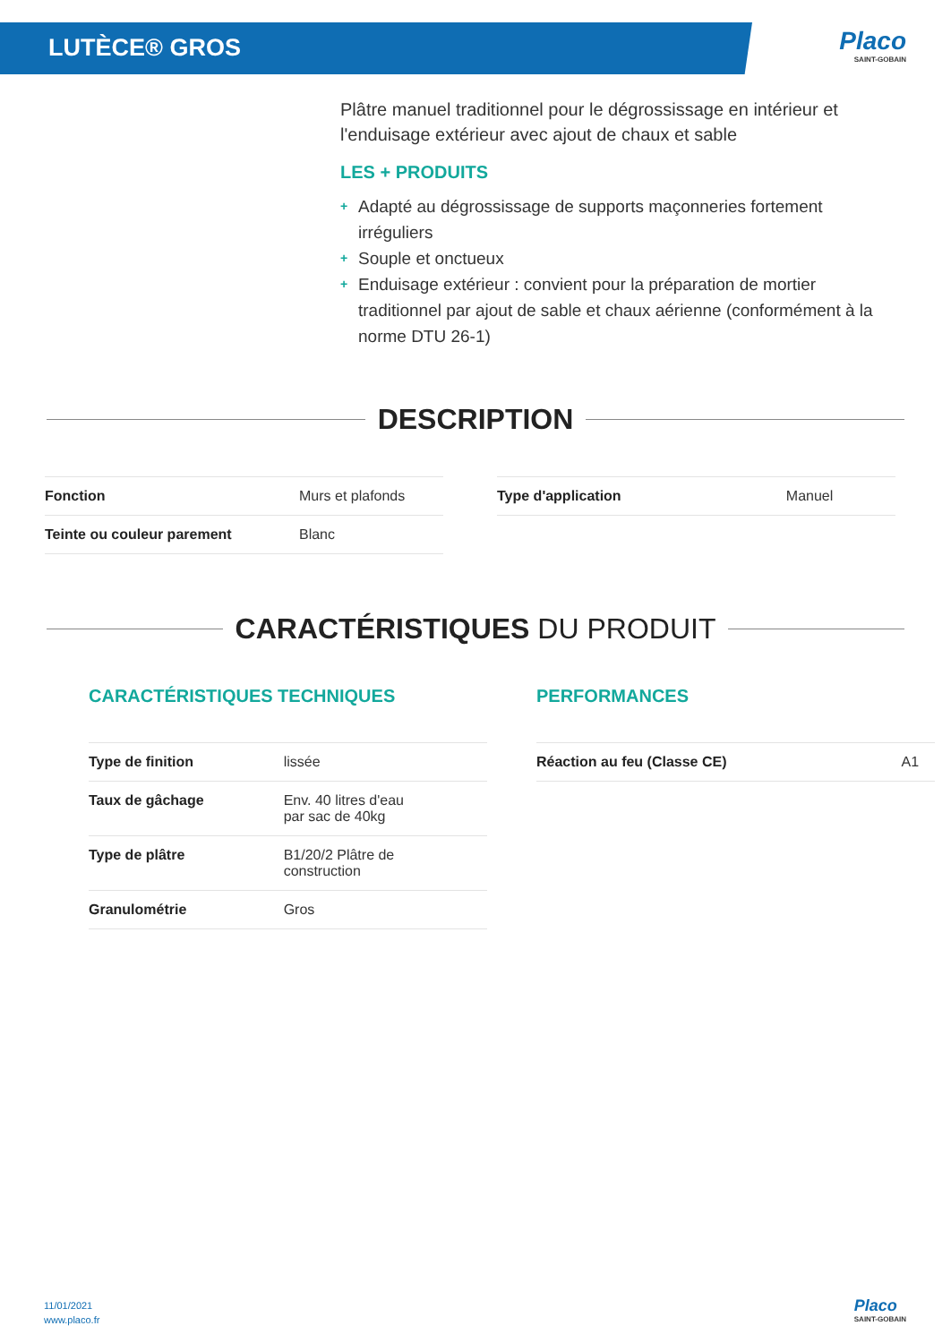LUTÈCE® GROS
Placo
SAINT-GOBAIN
Plâtre manuel traditionnel pour le dégrossissage en intérieur et l'enduisage extérieur avec ajout de chaux et sable
LES + PRODUITS
+ Adapté au dégrossissage de supports maçonneries fortement irréguliers
+ Souple et onctueux
+ Enduisage extérieur : convient pour la préparation de mortier traditionnel par ajout de sable et chaux aérienne (conformément à la norme DTU 26-1)
DESCRIPTION
| Fonction | Murs et plafonds |
| Teinte ou couleur parement | Blanc |
| Type d'application | Manuel |
CARACTÉRISTIQUES DU PRODUIT
CARACTÉRISTIQUES TECHNIQUES
| Type de finition | lissée |
| Taux de gâchage | Env. 40 litres d'eau par sac de 40kg |
| Type de plâtre | B1/20/2 Plâtre de construction |
| Granulométrie | Gros |
PERFORMANCES
| Réaction au feu (Classe CE) | A1 |
11/01/2021
www.placo.fr
Placo
SAINT-GOBAIN